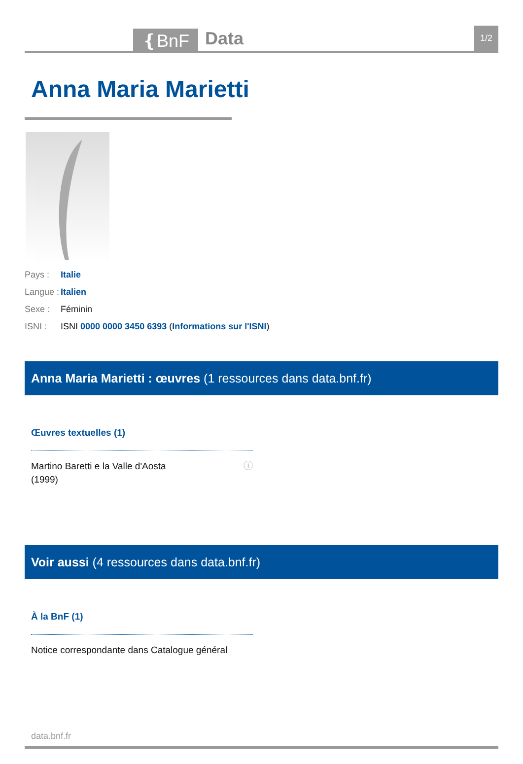❴BnF
Data
1/2
Anna Maria Marietti
Pays : Italie
Langue : Italien
Sexe : Féminin
ISNI : ISNI 0000 0000 3450 6393 (Informations sur l'ISNI)
Anna Maria Marietti : œuvres (1 ressources dans data.bnf.fr)
Œuvres textuelles (1)
Martino Baretti e la Valle d'Aosta
(1999) ⓘ
Voir aussi (4 ressources dans data.bnf.fr)
À la BnF (1)
Notice correspondante dans Catalogue général
data.bnf.fr